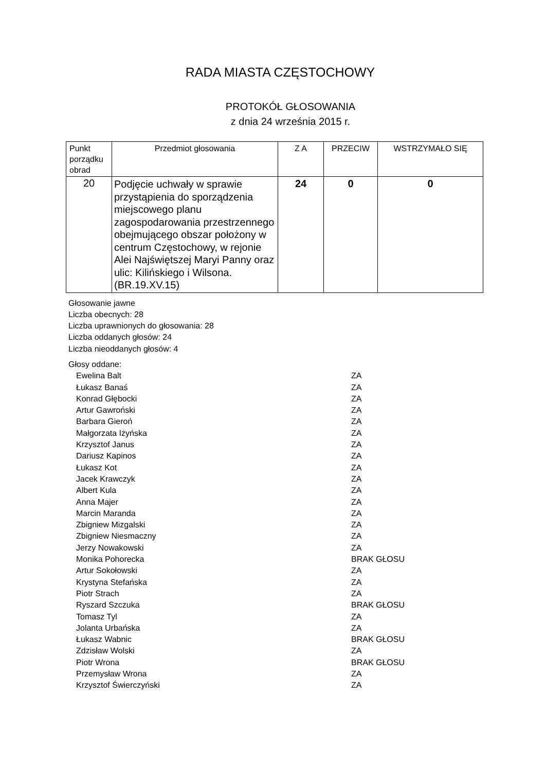RADA MIASTA CZĘSTOCHOWY
PROTOKÓŁ GŁOSOWANIA
z dnia 24 września 2015 r.
| Punkt porządku obrad | Przedmiot głosowania | Z A | PRZECIW | WSTRZYMAŁO SIĘ |
| --- | --- | --- | --- | --- |
| 20 | Podjęcie uchwały w sprawie przystąpienia do sporządzenia miejscowego planu zagospodarowania przestrzennego obejmującego obszar położony w centrum Częstochowy, w rejonie Alei Najświętszej Maryi Panny oraz ulic: Kilińskiego i Wilsona. (BR.19.XV.15) | 24 | 0 | 0 |
Głosowanie jawne
Liczba obecnych: 28
Liczba uprawnionych do głosowania: 28
Liczba oddanych głosów: 24
Liczba nieoddanych głosów: 4
Głosy oddane:
Ewelina Balt ZA
Łukasz Banaś ZA
Konrad Głębocki ZA
Artur Gawroński ZA
Barbara Gieroń ZA
Małgorzata Iżyńska ZA
Krzysztof Janus ZA
Dariusz Kapinos ZA
Łukasz Kot ZA
Jacek Krawczyk ZA
Albert Kula ZA
Anna Majer ZA
Marcin Maranda ZA
Zbigniew Mizgalski ZA
Zbigniew Niesmaczny ZA
Jerzy Nowakowski ZA
Monika Pohorecka BRAK GŁOSU
Artur Sokołowski ZA
Krystyna Stefańska ZA
Piotr Strach ZA
Ryszard Szczuka BRAK GŁOSU
Tomasz Tyl ZA
Jolanta Urbańska ZA
Łukasz Wabnic BRAK GŁOSU
Zdzisław Wolski ZA
Piotr Wrona BRAK GŁOSU
Przemysław Wrona ZA
Krzysztof Świerczyński ZA